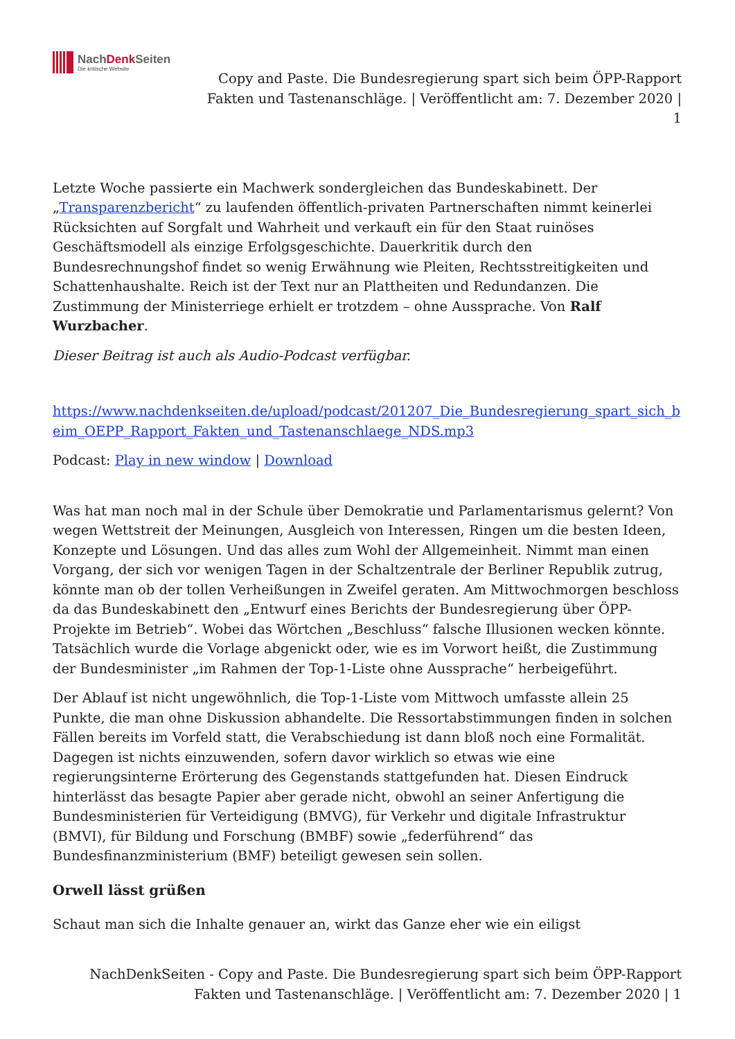NachDenk Seiten
Die kritische Website
Copy and Paste. Die Bundesregierung spart sich beim ÖPP-Rapport Fakten und Tastenanschläge. | Veröffentlicht am: 7. Dezember 2020 | 1
Letzte Woche passierte ein Machwerk sondergleichen das Bundeskabinett. Der „Transparenzbericht“ zu laufenden öffentlich-privaten Partnerschaften nimmt keinerlei Rücksichten auf Sorgfalt und Wahrheit und verkauft ein für den Staat ruinöses Geschäftsmodell als einzige Erfolgsgeschichte. Dauerkritik durch den Bundesrechnungshof findet so wenig Erwähnung wie Pleiten, Rechtsstreitigkeiten und Schattenhaushalte. Reich ist der Text nur an Plattheiten und Redundanzen. Die Zustimmung der Ministerriege erhielt er trotzdem – ohne Aussprache. Von Ralf Wurzbacher.
Dieser Beitrag ist auch als Audio-Podcast verfügbar.
https://www.nachdenkseiten.de/upload/podcast/201207_Die_Bundesregierung_spart_sich_beim_OEPP_Rapport_Fakten_und_Tastenanschlaege_NDS.mp3
Podcast: Play in new window | Download
Was hat man noch mal in der Schule über Demokratie und Parlamentarismus gelernt? Von wegen Wettstreit der Meinungen, Ausgleich von Interessen, Ringen um die besten Ideen, Konzepte und Lösungen. Und das alles zum Wohl der Allgemeinheit. Nimmt man einen Vorgang, der sich vor wenigen Tagen in der Schaltzentrale der Berliner Republik zutrug, könnte man ob der tollen Verheißungen in Zweifel geraten. Am Mittwochmorgen beschloss da das Bundeskabinett den „Entwurf eines Berichts der Bundesregierung über ÖPP-Projekte im Betrieb“. Wobei das Wörtchen „Beschluss“ falsche Illusionen wecken könnte. Tatsächlich wurde die Vorlage abgenickt oder, wie es im Vorwort heißt, die Zustimmung der Bundesminister „im Rahmen der Top-1-Liste ohne Aussprache“ herbeigeführt.
Der Ablauf ist nicht ungewöhnlich, die Top-1-Liste vom Mittwoch umfasste allein 25 Punkte, die man ohne Diskussion abhandelte. Die Ressortabstimmungen finden in solchen Fällen bereits im Vorfeld statt, die Verabschiedung ist dann bloß noch eine Formalität. Dagegen ist nichts einzuwenden, sofern davor wirklich so etwas wie eine regierungsinterne Erörterung des Gegenstands stattgefunden hat. Diesen Eindruck hinterlässt das besagte Papier aber gerade nicht, obwohl an seiner Anfertigung die Bundesministerien für Verteidigung (BMVG), für Verkehr und digitale Infrastruktur (BMVI), für Bildung und Forschung (BMBF) sowie „federführend“ das Bundesfinanzministerium (BMF) beteiligt gewesen sein sollen.
Orwell lässt grüßen
Schaut man sich die Inhalte genauer an, wirkt das Ganze eher wie ein eiligst
NachDenkSeiten - Copy and Paste. Die Bundesregierung spart sich beim ÖPP-Rapport
Fakten und Tastenanschläge. | Veröffentlicht am: 7. Dezember 2020 | 1